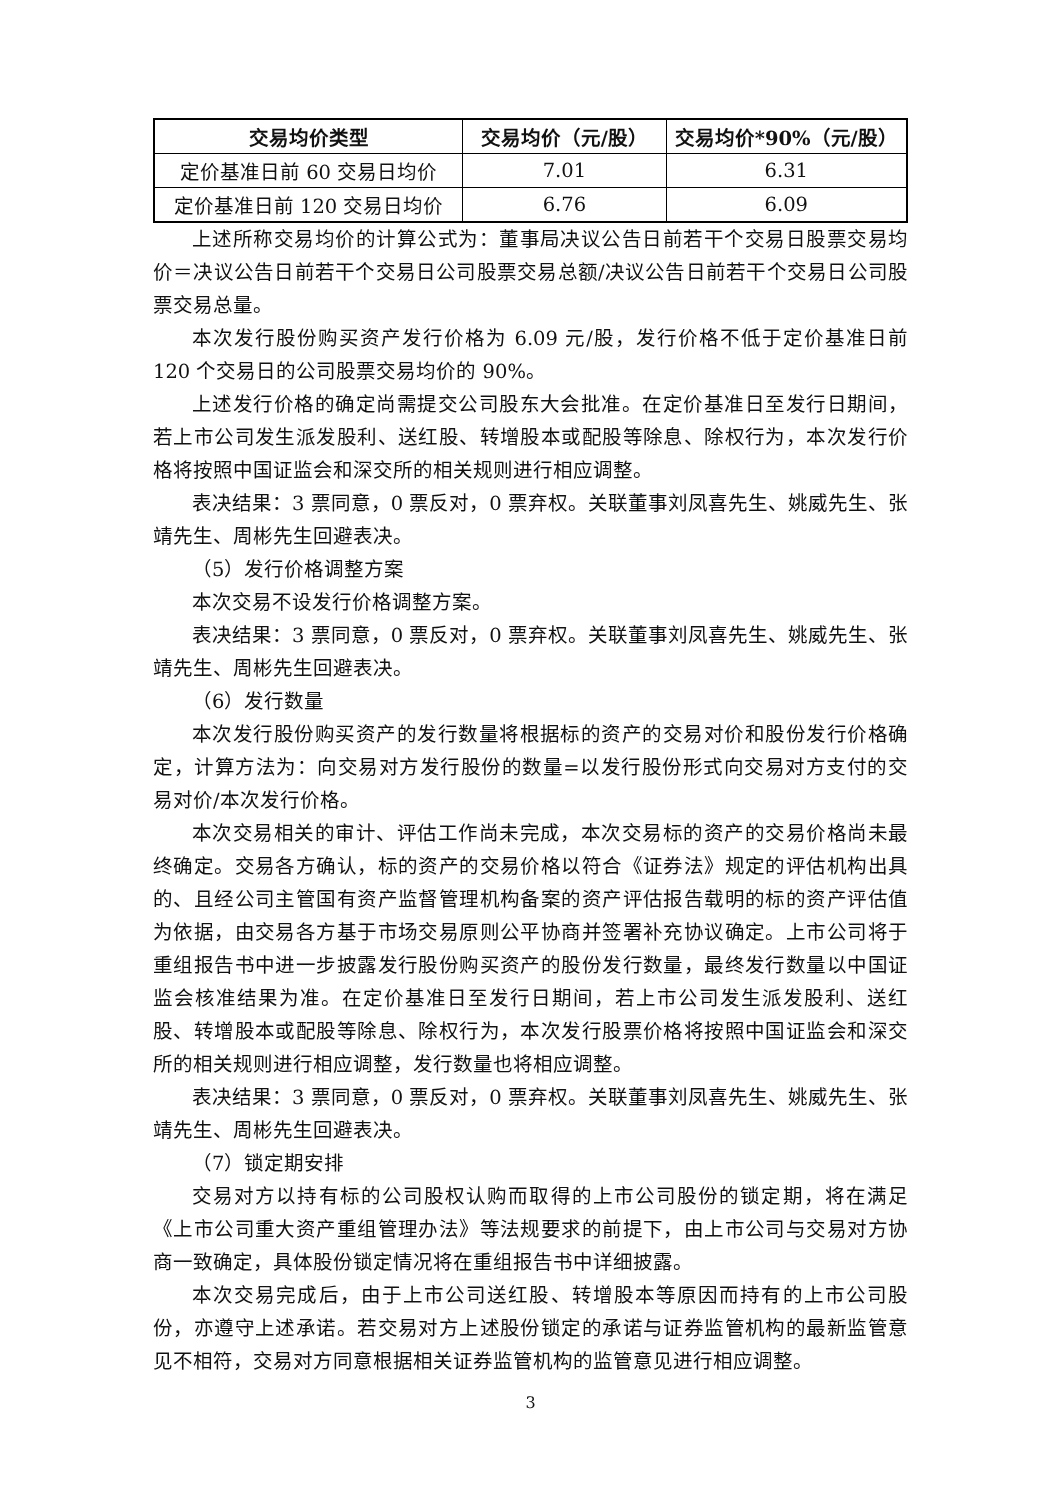| 交易均价类型 | 交易均价（元/股） | 交易均价*90%（元/股） |
| --- | --- | --- |
| 定价基准日前 60 交易日均价 | 7.01 | 6.31 |
| 定价基准日前 120 交易日均价 | 6.76 | 6.09 |
上述所称交易均价的计算公式为：董事局决议公告日前若干个交易日股票交易均价＝决议公告日前若干个交易日公司股票交易总额/决议公告日前若干个交易日公司股票交易总量。
本次发行股份购买资产发行价格为 6.09 元/股，发行价格不低于定价基准日前120 个交易日的公司股票交易均价的 90%。
上述发行价格的确定尚需提交公司股东大会批准。在定价基准日至发行日期间，若上市公司发生派发股利、送红股、转增股本或配股等除息、除权行为，本次发行价格将按照中国证监会和深交所的相关规则进行相应调整。
表决结果：3 票同意，0 票反对，0 票弃权。关联董事刘凤喜先生、姚威先生、张靖先生、周彬先生回避表决。
（5）发行价格调整方案
本次交易不设发行价格调整方案。
表决结果：3 票同意，0 票反对，0 票弃权。关联董事刘凤喜先生、姚威先生、张靖先生、周彬先生回避表决。
（6）发行数量
本次发行股份购买资产的发行数量将根据标的资产的交易对价和股份发行价格确定，计算方法为：向交易对方发行股份的数量=以发行股份形式向交易对方支付的交易对价/本次发行价格。
本次交易相关的审计、评估工作尚未完成，本次交易标的资产的交易价格尚未最终确定。交易各方确认，标的资产的交易价格以符合《证券法》规定的评估机构出具的、且经公司主管国有资产监督管理机构备案的资产评估报告载明的标的资产评估值为依据，由交易各方基于市场交易原则公平协商并签署补充协议确定。上市公司将于重组报告书中进一步披露发行股份购买资产的股份发行数量，最终发行数量以中国证监会核准结果为准。在定价基准日至发行日期间，若上市公司发生派发股利、送红股、转增股本或配股等除息、除权行为，本次发行股票价格将按照中国证监会和深交所的相关规则进行相应调整，发行数量也将相应调整。
表决结果：3 票同意，0 票反对，0 票弃权。关联董事刘凤喜先生、姚威先生、张靖先生、周彬先生回避表决。
（7）锁定期安排
交易对方以持有标的公司股权认购而取得的上市公司股份的锁定期，将在满足《上市公司重大资产重组管理办法》等法规要求的前提下，由上市公司与交易对方协商一致确定，具体股份锁定情况将在重组报告书中详细披露。
本次交易完成后，由于上市公司送红股、转增股本等原因而持有的上市公司股份，亦遵守上述承诺。若交易对方上述股份锁定的承诺与证券监管机构的最新监管意见不相符，交易对方同意根据相关证券监管机构的监管意见进行相应调整。
3